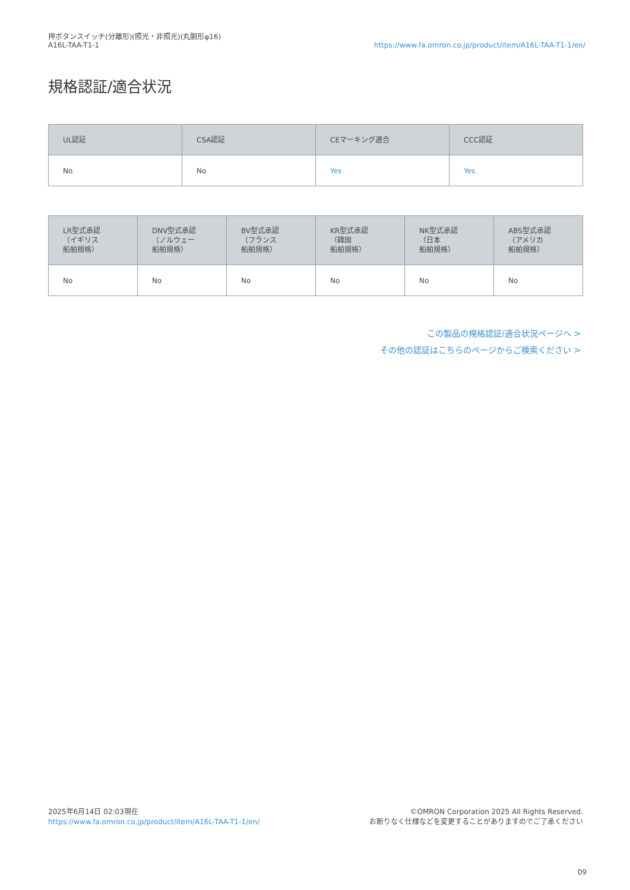押ボタンスイッチ(分離形)(照光・非照光)(丸胴形φ16)
A16L-TAA-T1-1
https://www.fa.omron.co.jp/product/item/A16L-TAA-T1-1/en/
規格認証/適合状況
| UL認証 | CSA認証 | CEマーキング適合 | CCC認証 |
| --- | --- | --- | --- |
| No | No | Yes | Yes |
| LR型式承認 （イギリス 船舶規格） | DNV型式承認 （ノルウェー 船舶規格） | BV型式承認 （フランス 船舶規格） | KR型式承認 （韓国 船舶規格） | NK型式承認 （日本 船舶規格） | ABS型式承認 （アメリカ 船舶規格） |
| --- | --- | --- | --- | --- | --- |
| No | No | No | No | No | No |
この製品の規格認証/適合状況ページへ >
その他の認証はこちらのページからご検索ください >
2025年6月14日 02:03現在
https://www.fa.omron.co.jp/product/item/A16L-TAA-T1-1/en/
©OMRON Corporation 2025 All Rights Reserved.
お断りなく仕様などを変更することがありますのでご了承ください
09